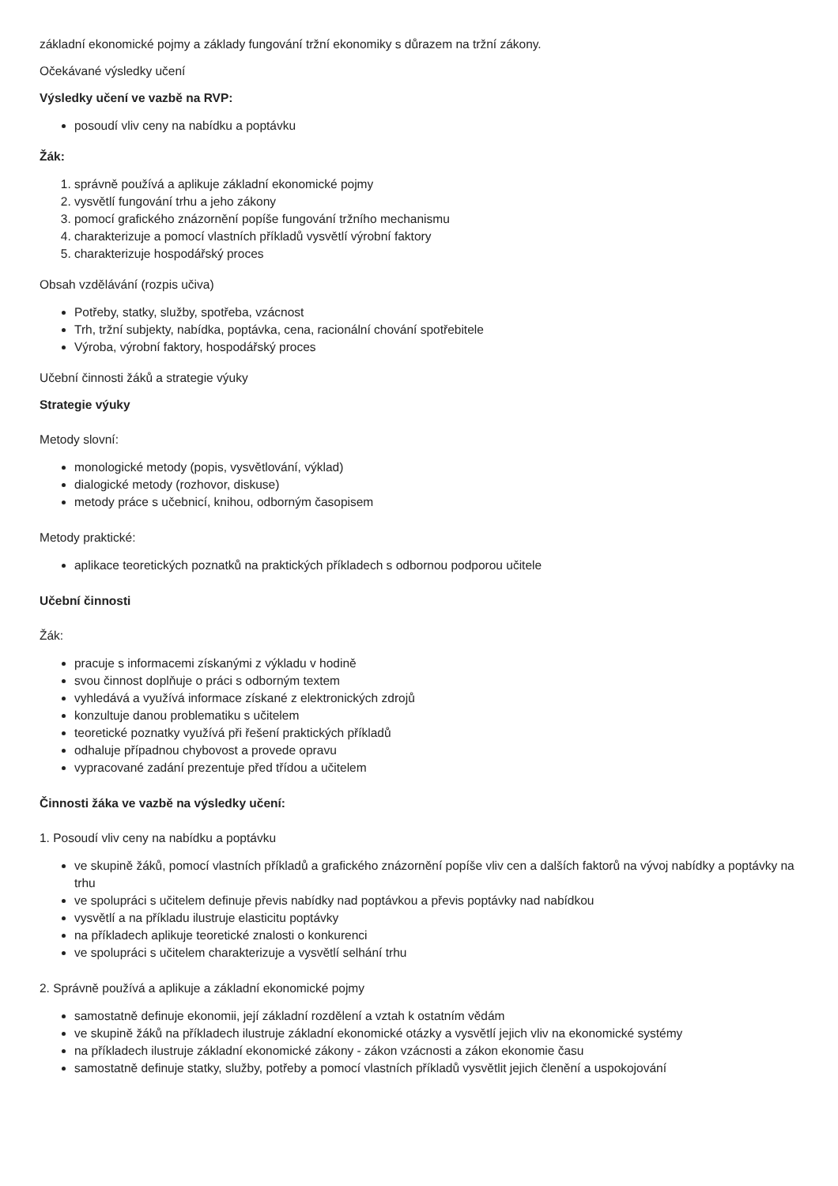základní ekonomické pojmy a základy fungování tržní ekonomiky s důrazem na tržní zákony.
Očekávané výsledky učení
Výsledky učení ve vazbě na RVP:
posoudí vliv ceny na nabídku a poptávku
Žák:
1. správně používá a aplikuje základní ekonomické pojmy
2. vysvětlí fungování trhu a jeho zákony
3. pomocí grafického znázornění popíše fungování tržního mechanismu
4. charakterizuje a pomocí vlastních příkladů vysvětlí výrobní faktory
5. charakterizuje hospodářský proces
Obsah vzdělávání (rozpis učiva)
Potřeby, statky, služby, spotřeba, vzácnost
Trh, tržní subjekty, nabídka, poptávka, cena, racionální chování spotřebitele
Výroba, výrobní faktory, hospodářský proces
Učební činnosti žáků a strategie výuky
Strategie výuky
Metody slovní:
monologické metody (popis, vysvětlování, výklad)
dialogické metody (rozhovor, diskuse)
metody práce s učebnicí, knihou, odborným časopisem
Metody praktické:
aplikace teoretických poznatků na praktických příkladech s odbornou podporou učitele
Učební činnosti
Žák:
pracuje s informacemi získanými z výkladu v hodině
svou činnost doplňuje o práci s odborným textem
vyhledává a využívá informace získané z elektronických zdrojů
konzultuje danou problematiku s učitelem
teoretické poznatky využívá při řešení praktických příkladů
odhaluje případnou chybovost a provede opravu
vypracované zadání prezentuje před třídou a učitelem
Činnosti žáka ve vazbě na výsledky učení:
1. Posoudí vliv ceny na nabídku a poptávku
ve skupině žáků, pomocí vlastních příkladů a grafického znázornění popíše vliv cen a dalších faktorů na vývoj nabídky a poptávky na trhu
ve spolupráci s učitelem definuje převis nabídky nad poptávkou a převis poptávky nad nabídkou
vysvětlí a na příkladu ilustruje elasticitu poptávky
na příkladech aplikuje teoretické znalosti o konkurenci
ve spolupráci s učitelem charakterizuje a vysvětlí selhání trhu
2. Správně používá a aplikuje a základní ekonomické pojmy
samostatně definuje ekonomii, její základní rozdělení a vztah k ostatním vědám
ve skupině žáků na příkladech ilustruje základní ekonomické otázky a vysvětlí jejich vliv na ekonomické systémy
na příkladech ilustruje základní ekonomické zákony - zákon vzácnosti a zákon ekonomie času
samostatně definuje statky, služby, potřeby a pomocí vlastních příkladů vysvětlit jejich členění a uspokojování